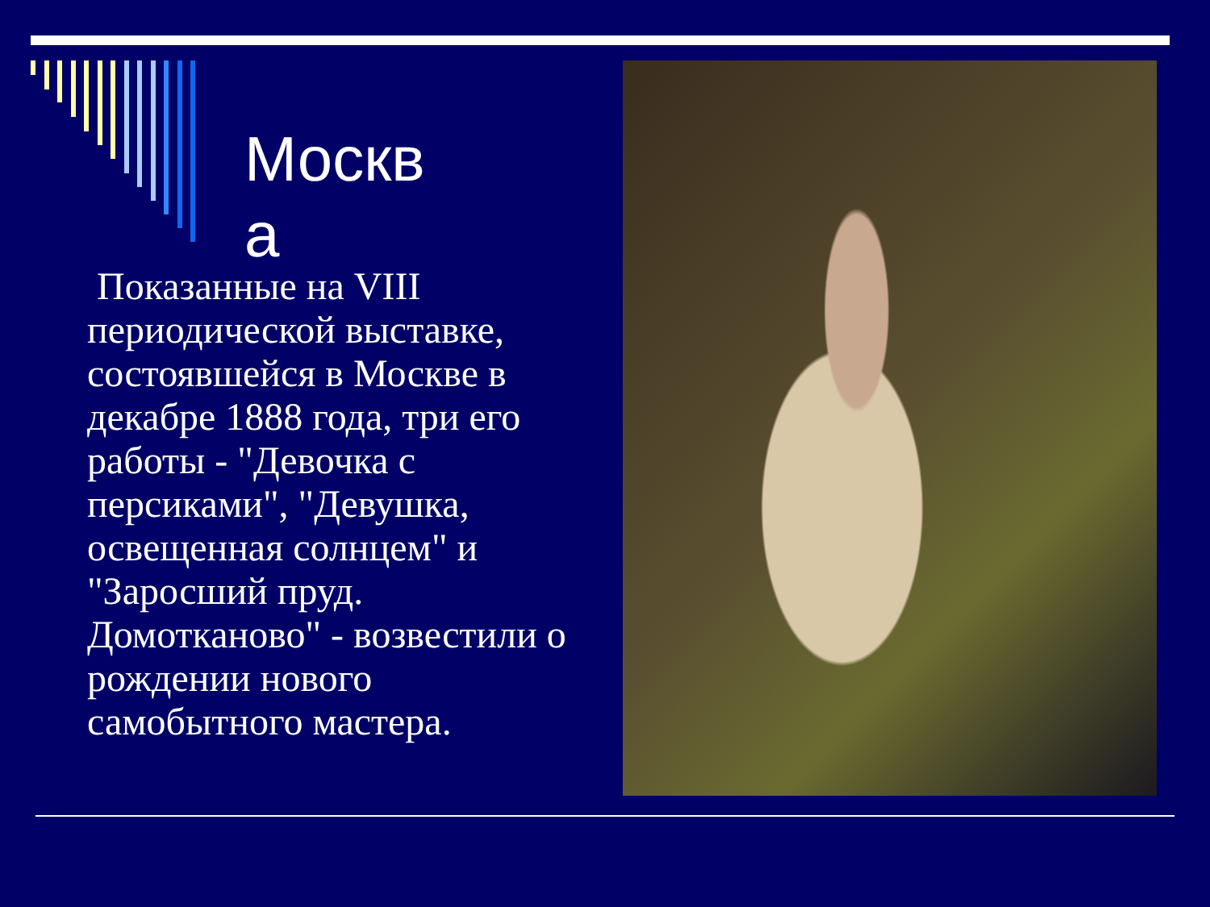Москва
Показанные на VIII периодической выставке, состоявшейся в Москве в декабре 1888 года, три его работы - "Девочка с персиками", "Девушка, освещенная солнцем" и "Заросший пруд. Домотканово" - возвестили о рождении нового самобытного мастера.